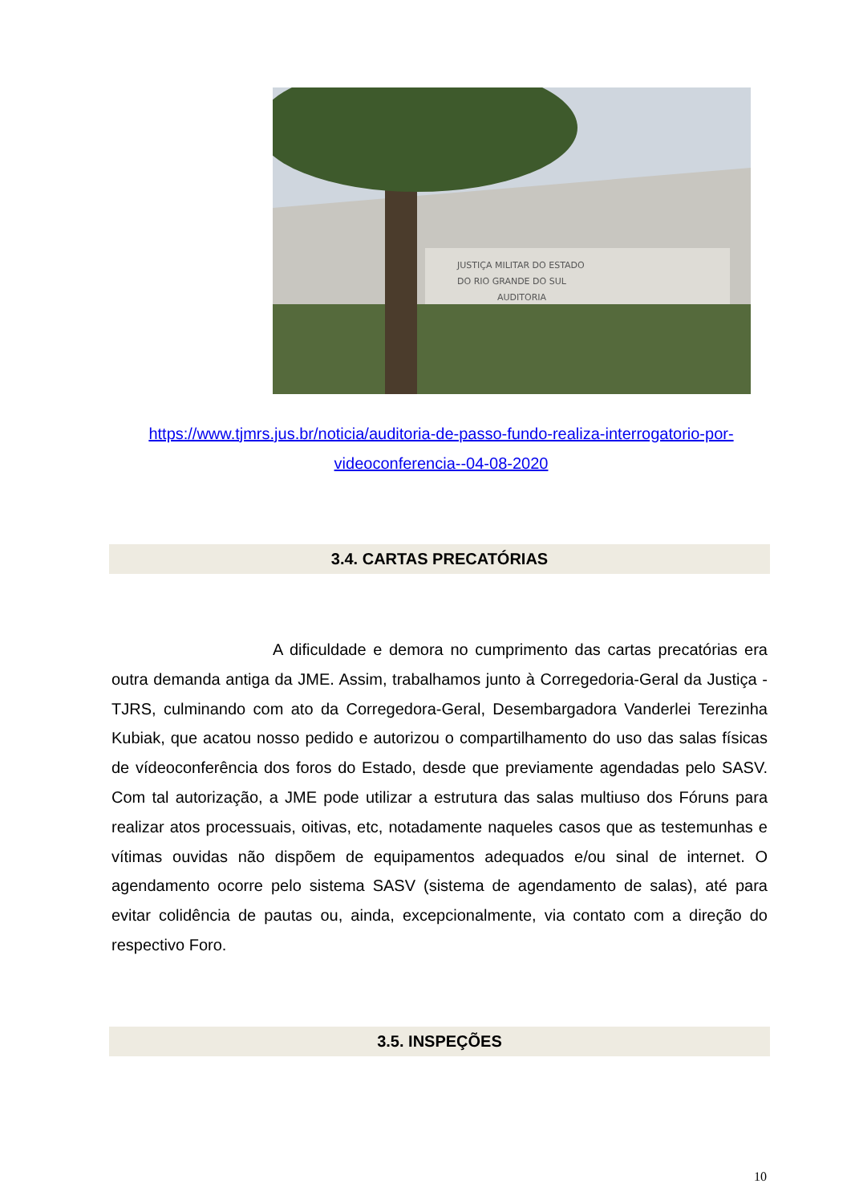JUSTIÇA MILITAR DO ESTADO
DO RIO GRANDE DO SUL
AUDITORIA
https://www.tjmrs.jus.br/noticia/auditoria-de-passo-fundo-realiza-interrogatorio-por-videoconferencia--04-08-2020
3.4. CARTAS PRECATÓRIAS
A dificuldade e demora no cumprimento das cartas precatórias era outra demanda antiga da JME. Assim, trabalhamos junto à Corregedoria-Geral da Justiça - TJRS, culminando com ato da Corregedora-Geral, Desembargadora Vanderlei Terezinha Kubiak, que acatou nosso pedido e autorizou o compartilhamento do uso das salas físicas de vídeoconferência dos foros do Estado, desde que previamente agendadas pelo SASV. Com tal autorização, a JME pode utilizar a estrutura das salas multiuso dos Fóruns para realizar atos processuais, oitivas, etc, notadamente naqueles casos que as testemunhas e vítimas ouvidas não dispõem de equipamentos adequados e/ou sinal de internet. O agendamento ocorre pelo sistema SASV (sistema de agendamento de salas), até para evitar colidência de pautas ou, ainda, excepcionalmente, via contato com a direção do respectivo Foro.
3.5. INSPEÇÕES
10